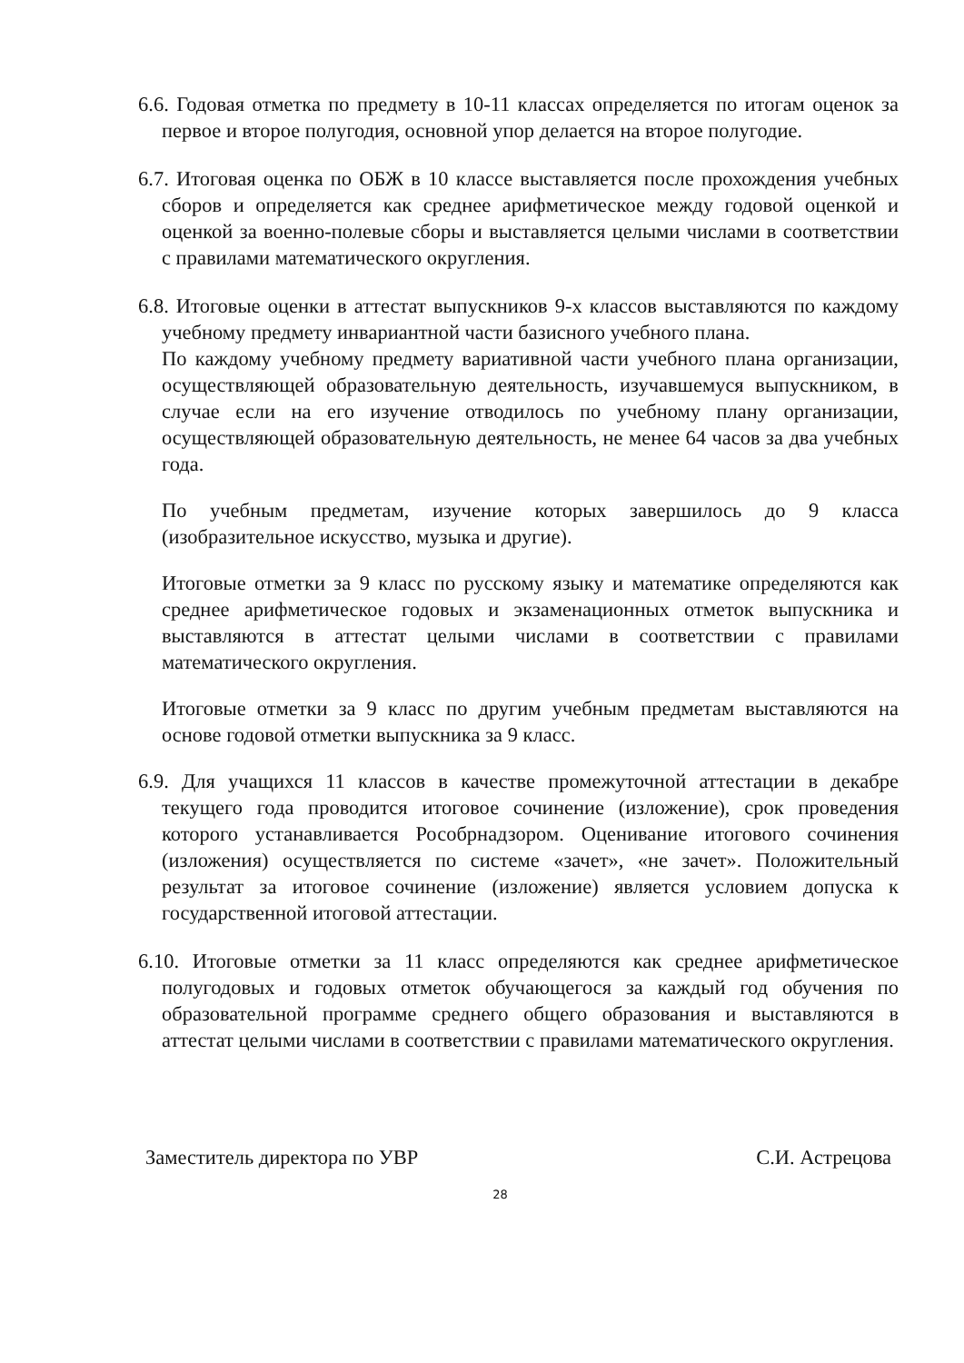6.6. Годовая отметка по предмету в 10-11 классах определяется по итогам оценок за первое и второе полугодия, основной упор делается на второе полугодие.
6.7. Итоговая оценка по ОБЖ в 10 классе выставляется после прохождения учебных сборов и определяется как среднее арифметическое между годовой оценкой и оценкой за военно-полевые сборы и выставляется целыми числами в соответствии с правилами математического округления.
6.8. Итоговые оценки в аттестат выпускников 9-х классов выставляются по каждому учебному предмету инвариантной части базисного учебного плана.
По каждому учебному предмету вариативной части учебного плана организации, осуществляющей образовательную деятельность, изучавшемуся выпускником, в случае если на его изучение отводилось по учебному плану организации, осуществляющей образовательную деятельность, не менее 64 часов за два учебных года.
По учебным предметам, изучение которых завершилось до 9 класса (изобразительное искусство, музыка и другие).
Итоговые отметки за 9 класс по русскому языку и математике определяются как среднее арифметическое годовых и экзаменационных отметок выпускника и выставляются в аттестат целыми числами в соответствии с правилами математического округления.
Итоговые отметки за 9 класс по другим учебным предметам выставляются на основе годовой отметки выпускника за 9 класс.
6.9. Для учащихся 11 классов в качестве промежуточной аттестации в декабре текущего года проводится итоговое сочинение (изложение), срок проведения которого устанавливается Рособрнадзором. Оценивание итогового сочинения (изложения) осуществляется по системе «зачет», «не зачет». Положительный результат за итоговое сочинение (изложение) является условием допуска к государственной итоговой аттестации.
6.10. Итоговые отметки за 11 класс определяются как среднее арифметическое полугодовых и годовых отметок обучающегося за каждый год обучения по образовательной программе среднего общего образования и выставляются в аттестат целыми числами в соответствии с правилами математического округления.
Заместитель директора по УВР С.И. Астрецова
28